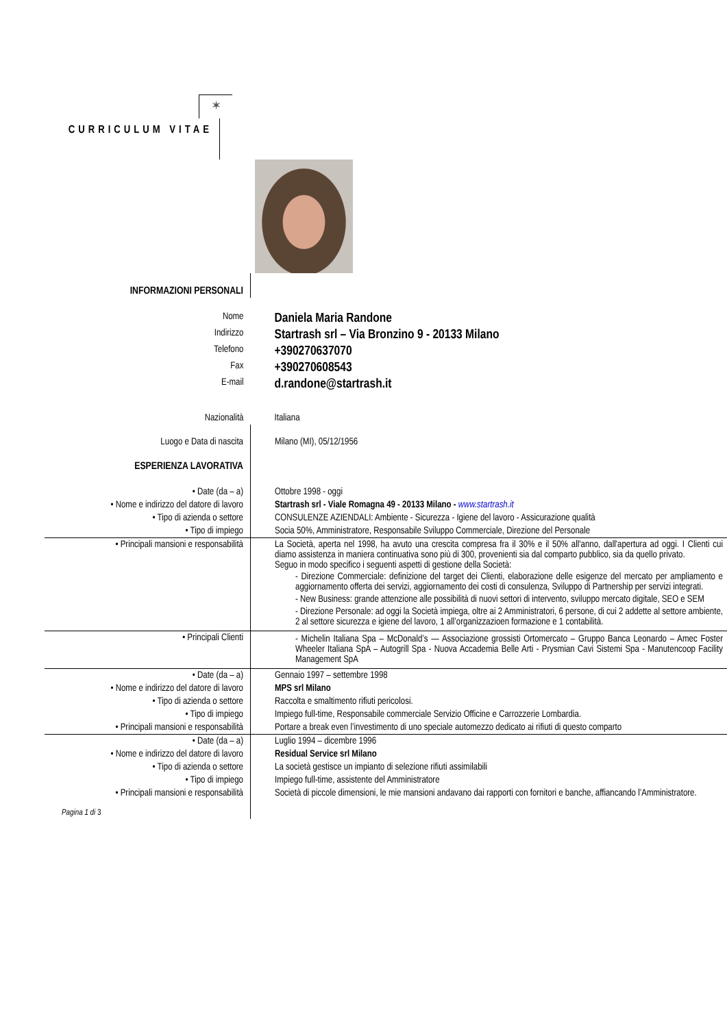✶
CURRICULUM VITAE
| INFORMAZIONI PERSONALI | |
| Nome | Daniela Maria Randone |
| Indirizzo | Startrash srl – Via Bronzino 9 - 20133 Milano |
| Telefono | +390270637070 |
| Fax | +390270608543 |
| E-mail | d.randone@startrash.it |
| Nazionalità | Italiana |
| Luogo e Data di nascita | Milano (MI), 05/12/1956 |
| ESPERIENZA LAVORATIVA | |
| • Date (da – a) | Ottobre 1998 - oggi |
| • Nome e indirizzo del datore di lavoro | Startrash srl - Viale Romagna 49 - 20133 Milano - www.startrash.it |
| • Tipo di azienda o settore | CONSULENZE AZIENDALI: Ambiente - Sicurezza - Igiene del lavoro - Assicurazione qualità |
| • Tipo di impiego | Socia 50%, Amministratore, Responsabile Sviluppo Commerciale, Direzione del Personale |
| • Principali mansioni e responsabilità | La Società, aperta nel 1998, ha avuto una crescita compresa fra il 30% e il 50% all'anno, dall'apertura ad oggi. I Clienti cui diamo assistenza in maniera continuativa sono più di 300, provenienti sia dal comparto pubblico, sia da quello privato. Seguo in modo specifico i seguenti aspetti di gestione della Società: - Direzione Commerciale: definizione del target dei Clienti, elaborazione delle esigenze del mercato per ampliamento e aggiornamento offerta dei servizi, aggiornamento dei costi di consulenza, Sviluppo di Partnership per servizi integrati. - New Business: grande attenzione alle possibilità di nuovi settori di intervento, sviluppo mercato digitale, SEO e SEM - Direzione Personale: ad oggi la Società impiega, oltre ai 2 Amministratori, 6 persone, di cui 2 addette al settore ambiente, 2 al settore sicurezza e igiene del lavoro, 1 all’organizzazioen formazione e 1 contabilità. |
| • Principali Clienti | - Michelin Italiana Spa – McDonald’s — Associazione grossisti Ortomercato – Gruppo Banca Leonardo – Amec Foster Wheeler Italiana SpA – Autogrill Spa - Nuova Accademia Belle Arti - Prysmian Cavi Sistemi Spa - Manutencoop Facility Management SpA |
| • Date (da – a) | Gennaio 1997 – settembre 1998 |
| • Nome e indirizzo del datore di lavoro | MPS srl Milano |
| • Tipo di azienda o settore | Raccolta e smaltimento rifiuti pericolosi. |
| • Tipo di impiego | Impiego full-time, Responsabile commerciale Servizio Officine e Carrozzerie Lombardia. |
| • Principali mansioni e responsabilità | Portare a break even l’investimento di uno speciale automezzo dedicato ai rifiuti di questo comparto |
| • Date (da – a) | Luglio 1994 – dicembre 1996 |
| • Nome e indirizzo del datore di lavoro | Residual Service srl Milano |
| • Tipo di azienda o settore | La società gestisce un impianto di selezione rifiuti assimilabili |
| • Tipo di impiego | Impiego full-time, assistente del Amministratore |
| • Principali mansioni e responsabilità | Società di piccole dimensioni, le mie mansioni andavano dai rapporti con fornitori e banche, affiancando l’Amministratore. |
| Pagina 1 di 3 | |